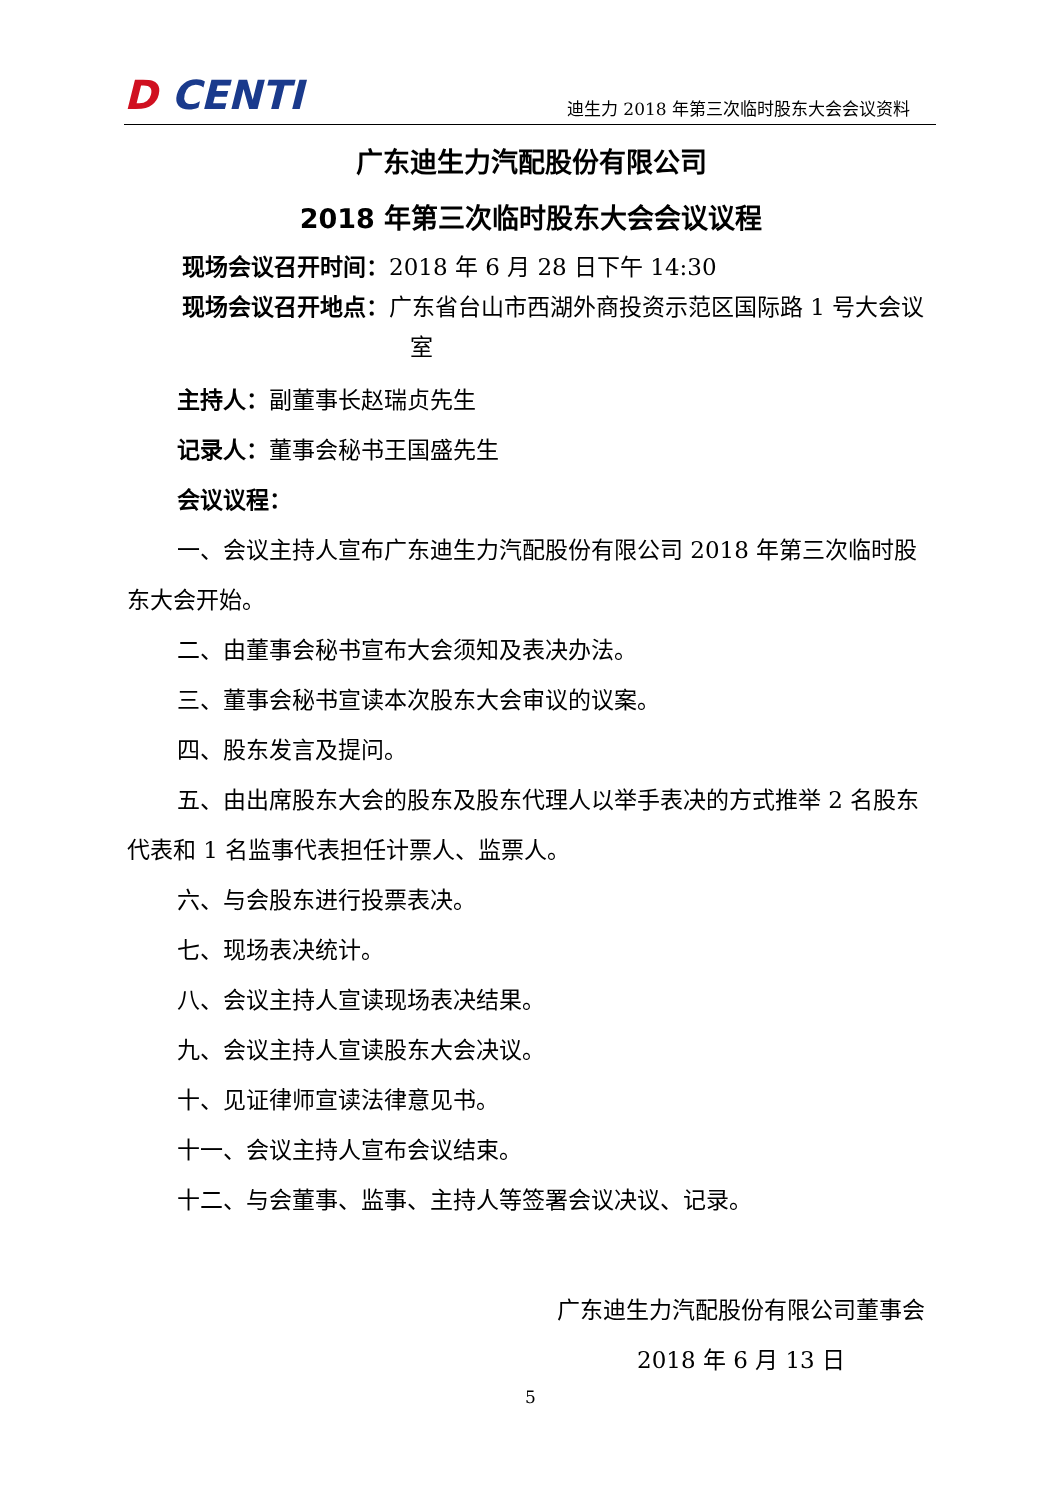D CENTI
迪生力 2018 年第三次临时股东大会会议资料
广东迪生力汽配股份有限公司
2018 年第三次临时股东大会会议议程
现场会议召开时间：2018 年 6 月 28 日下午 14:30
现场会议召开地点：广东省台山市西湖外商投资示范区国际路 1 号大会议室
主持人：副董事长赵瑞贞先生
记录人：董事会秘书王国盛先生
会议议程：
一、会议主持人宣布广东迪生力汽配股份有限公司 2018 年第三次临时股东大会开始。
二、由董事会秘书宣布大会须知及表决办法。
三、董事会秘书宣读本次股东大会审议的议案。
四、股东发言及提问。
五、由出席股东大会的股东及股东代理人以举手表决的方式推举 2 名股东代表和 1 名监事代表担任计票人、监票人。
六、与会股东进行投票表决。
七、现场表决统计。
八、会议主持人宣读现场表决结果。
九、会议主持人宣读股东大会决议。
十、见证律师宣读法律意见书。
十一、会议主持人宣布会议结束。
十二、与会董事、监事、主持人等签署会议决议、记录。
广东迪生力汽配股份有限公司董事会
2018 年 6 月 13 日
5